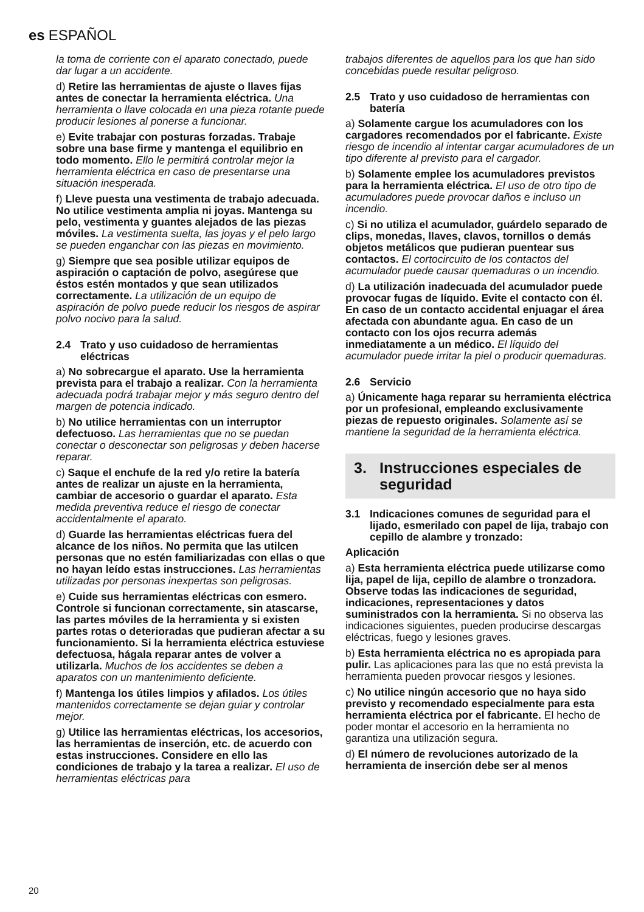es ESPAÑOL
la toma de corriente con el aparato conectado, puede dar lugar a un accidente.
d) Retire las herramientas de ajuste o llaves fijas antes de conectar la herramienta eléctrica. Una herramienta o llave colocada en una pieza rotante puede producir lesiones al ponerse a funcionar.
e) Evite trabajar con posturas forzadas. Trabaje sobre una base firme y mantenga el equilibrio en todo momento. Ello le permitirá controlar mejor la herramienta eléctrica en caso de presentarse una situación inesperada.
f) Lleve puesta una vestimenta de trabajo adecuada. No utilice vestimenta amplia ni joyas. Mantenga su pelo, vestimenta y guantes alejados de las piezas móviles. La vestimenta suelta, las joyas y el pelo largo se pueden enganchar con las piezas en movimiento.
g) Siempre que sea posible utilizar equipos de aspiración o captación de polvo, asegúrese que éstos estén montados y que sean utilizados correctamente. La utilización de un equipo de aspiración de polvo puede reducir los riesgos de aspirar polvo nocivo para la salud.
2.4 Trato y uso cuidadoso de herramientas eléctricas
a) No sobrecargue el aparato. Use la herramienta prevista para el trabajo a realizar. Con la herramienta adecuada podrá trabajar mejor y más seguro dentro del margen de potencia indicado.
b) No utilice herramientas con un interruptor defectuoso. Las herramientas que no se puedan conectar o desconectar son peligrosas y deben hacerse reparar.
c) Saque el enchufe de la red y/o retire la batería antes de realizar un ajuste en la herramienta, cambiar de accesorio o guardar el aparato. Esta medida preventiva reduce el riesgo de conectar accidentalmente el aparato.
d) Guarde las herramientas eléctricas fuera del alcance de los niños. No permita que las utilcen personas que no estén familiarizadas con ellas o que no hayan leído estas instrucciones. Las herramientas utilizadas por personas inexpertas son peligrosas.
e) Cuide sus herramientas eléctricas con esmero. Controle si funcionan correctamente, sin atascarse, las partes móviles de la herramienta y si existen partes rotas o deterioradas que pudieran afectar a su funcionamiento. Si la herramienta eléctrica estuviese defectuosa, hágala reparar antes de volver a utilizarla. Muchos de los accidentes se deben a aparatos con un mantenimiento deficiente.
f) Mantenga los útiles limpios y afilados. Los útiles mantenidos correctamente se dejan guiar y controlar mejor.
g) Utilice las herramientas eléctricas, los accesorios, las herramientas de inserción, etc. de acuerdo con estas instrucciones. Considere en ello las condiciones de trabajo y la tarea a realizar. El uso de herramientas eléctricas para
trabajos diferentes de aquellos para los que han sido concebidas puede resultar peligroso.
2.5 Trato y uso cuidadoso de herramientas con batería
a) Solamente cargue los acumuladores con los cargadores recomendados por el fabricante. Existe riesgo de incendio al intentar cargar acumuladores de un tipo diferente al previsto para el cargador.
b) Solamente emplee los acumuladores previstos para la herramienta eléctrica. El uso de otro tipo de acumuladores puede provocar daños e incluso un incendio.
c) Si no utiliza el acumulador, guárdelo separado de clips, monedas, llaves, clavos, tornillos o demás objetos metálicos que pudieran puentear sus contactos. El cortocircuito de los contactos del acumulador puede causar quemaduras o un incendio.
d) La utilización inadecuada del acumulador puede provocar fugas de líquido. Evite el contacto con él. En caso de un contacto accidental enjuagar el área afectada con abundante agua. En caso de un contacto con los ojos recurra además inmediatamente a un médico. El líquido del acumulador puede irritar la piel o producir quemaduras.
2.6 Servicio
a) Únicamente haga reparar su herramienta eléctrica por un profesional, empleando exclusivamente piezas de repuesto originales. Solamente así se mantiene la seguridad de la herramienta eléctrica.
3. Instrucciones especiales de seguridad
3.1 Indicaciones comunes de seguridad para el lijado, esmerilado con papel de lija, trabajo con cepillo de alambre y tronzado:
Aplicación
a) Esta herramienta eléctrica puede utilizarse como lija, papel de lija, cepillo de alambre o tronzadora. Observe todas las indicaciones de seguridad, indicaciones, representaciones y datos suministrados con la herramienta. Si no observa las indicaciones siguientes, pueden producirse descargas eléctricas, fuego y lesiones graves.
b) Esta herramienta eléctrica no es apropiada para pulir. Las aplicaciones para las que no está prevista la herramienta pueden provocar riesgos y lesiones.
c) No utilice ningún accesorio que no haya sido previsto y recomendado especialmente para esta herramienta eléctrica por el fabricante. El hecho de poder montar el accesorio en la herramienta no garantiza una utilización segura.
d) El número de revoluciones autorizado de la herramienta de inserción debe ser al menos
20